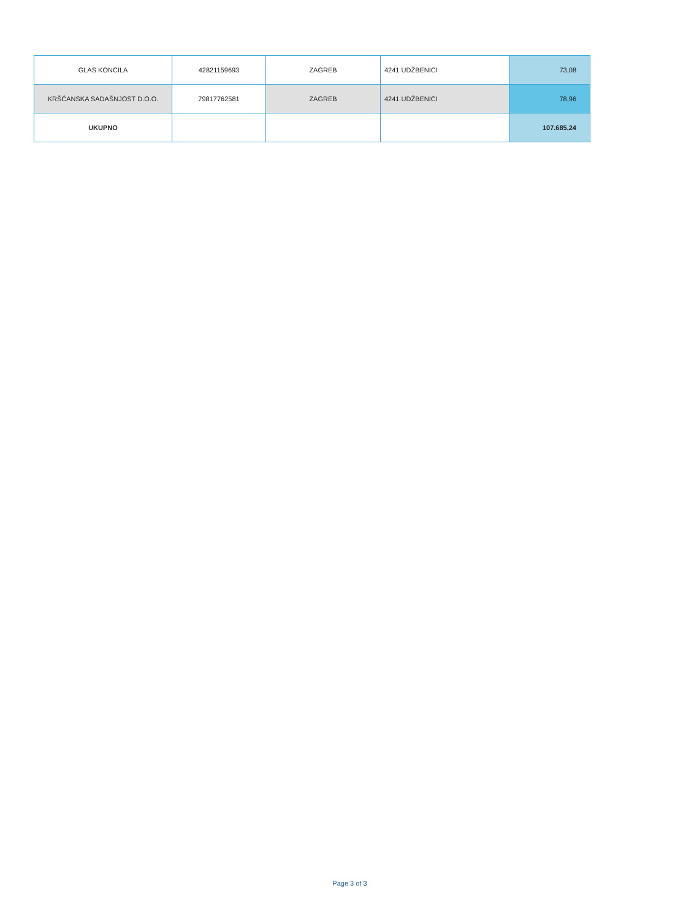| GLAS KONCILA | 42821159693 | ZAGREB | 4241 UDŽBENICI | 73,08 |
| KRŠĆANSKA SADAŠNJOST D.O.O. | 79817762581 | ZAGREB | 4241 UDŽBENICI | 78,96 |
| UKUPNO | | | | 107.685,24 |
Page 3 of 3